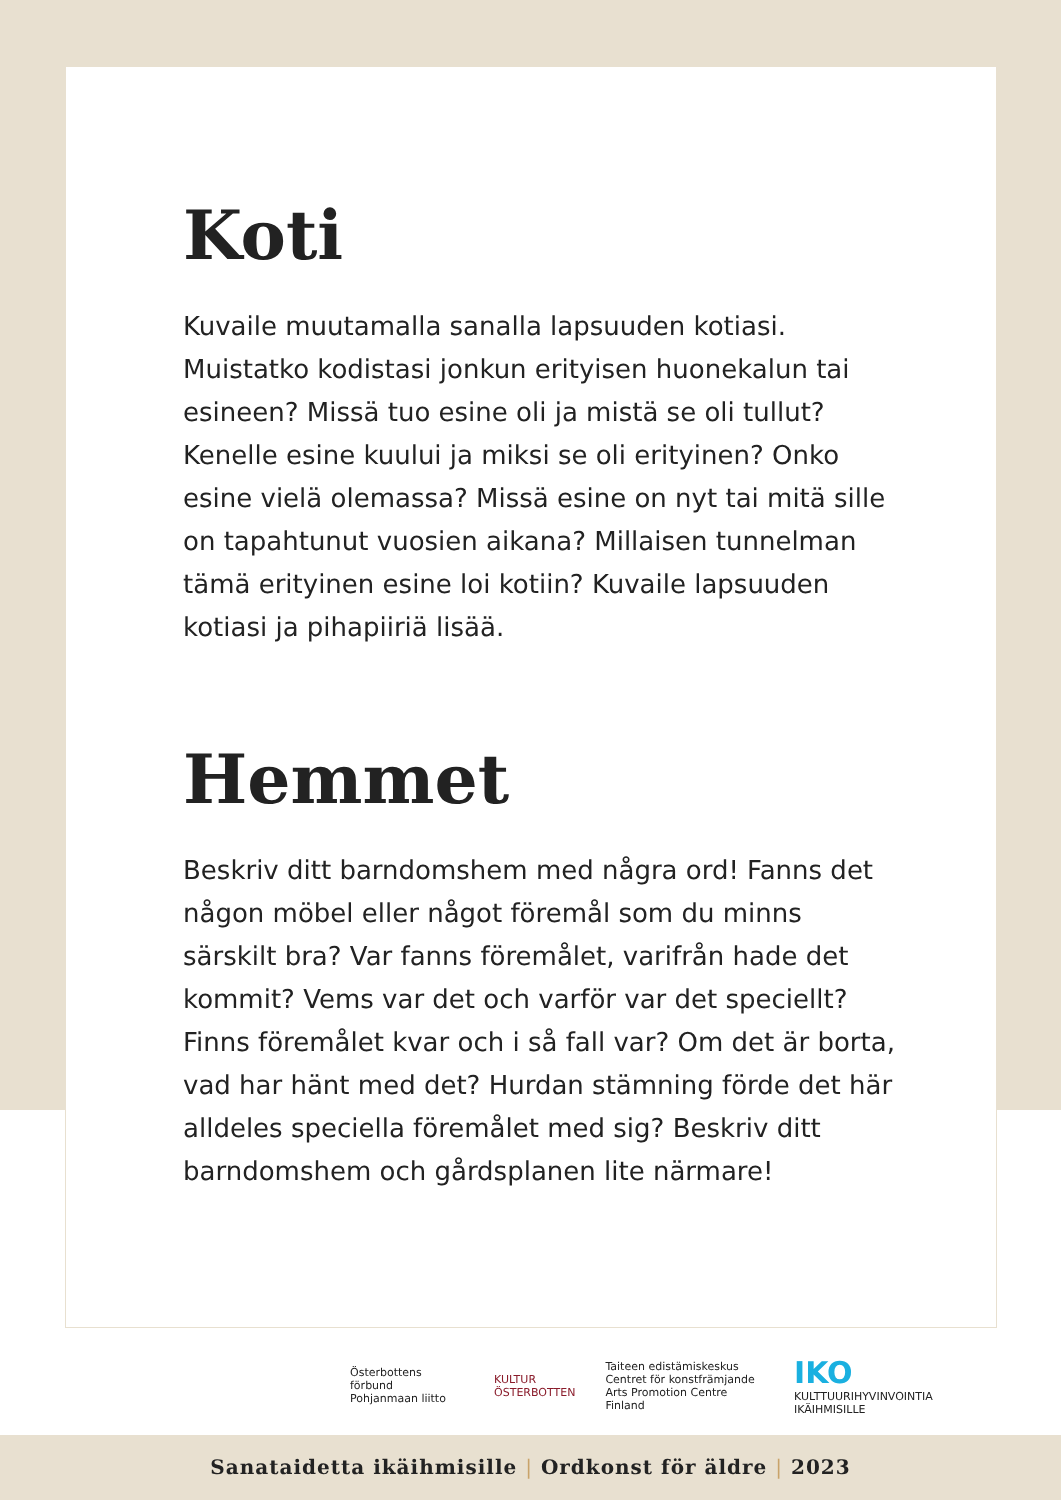Koti
Kuvaile muutamalla sanalla lapsuuden kotiasi. Muistatko kodistasi jonkun erityisen huonekalun tai esineen? Missä tuo esine oli ja mistä se oli tullut? Kenelle esine kuului ja miksi se oli erityinen? Onko esine vielä olemassa? Missä esine on nyt tai mitä sille on tapahtunut vuosien aikana? Millaisen tunnelman tämä erityinen esine loi kotiin? Kuvaile lapsuuden kotiasi ja pihapiiriä lisää.
Hemmet
Beskriv ditt barndomshem med några ord! Fanns det någon möbel eller något föremål som du minns särskilt bra? Var fanns föremålet, varifrån hade det kommit? Vems var det och varför var det speciellt? Finns föremålet kvar och i så fall var? Om det är borta, vad har hänt med det? Hurdan stämning förde det här alldeles speciella föremålet med sig? Beskriv ditt barndomshem och gårdsplanen lite närmare!
Österbottens förbund
Pohjanmaan liitto
KULTUR
ÖSTERBOTTEN
Taiteen edistämiskeskus
Centret för konstfrämjande
Arts Promotion Centre Finland
IKO
KULTTUURIHYVINVOINTIA IKÄIHMISILLE
Sanataidetta ikäihmisille | Ordkonst för äldre | 2023